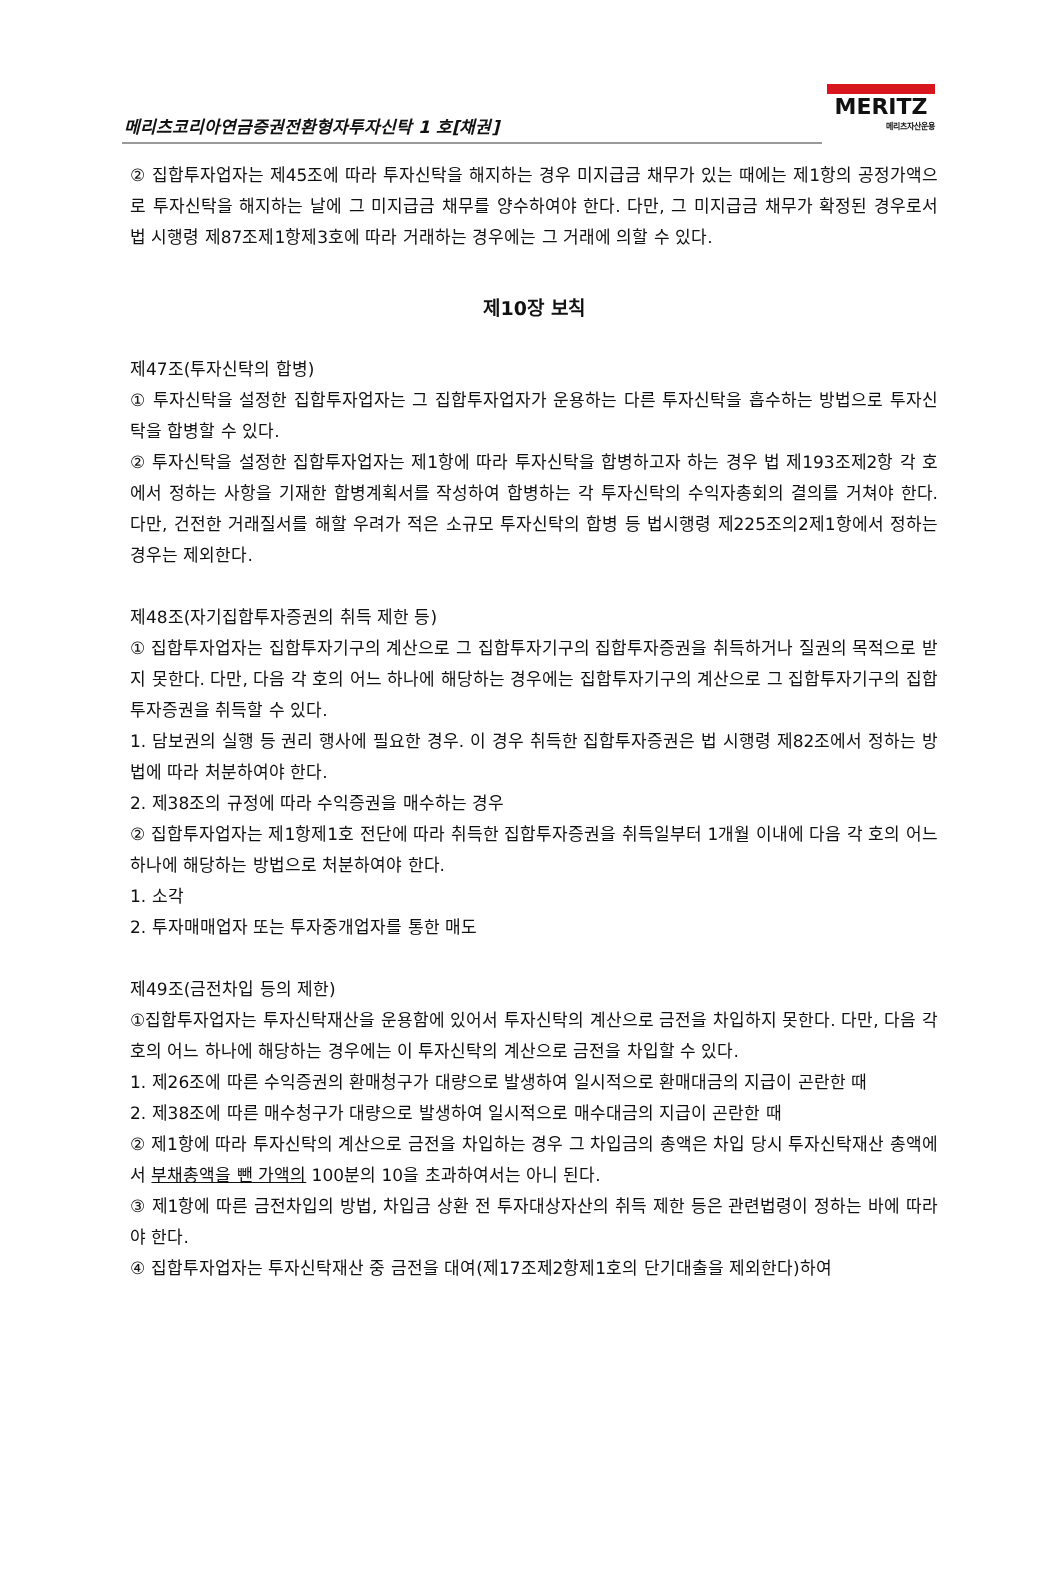메리츠코리아연금증권전환형자투자신탁 1 호[채권]
MERITZ
메리츠자산운용
② 집합투자업자는 제45조에 따라 투자신탁을 해지하는 경우 미지급금 채무가 있는 때에는 제1항의 공정가액으로 투자신탁을 해지하는 날에 그 미지급금 채무를 양수하여야 한다. 다만, 그 미지급금 채무가 확정된 경우로서 법 시행령 제87조제1항제3호에 따라 거래하는 경우에는 그 거래에 의할 수 있다.
제10장 보칙
제47조(투자신탁의 합병)
① 투자신탁을 설정한 집합투자업자는 그 집합투자업자가 운용하는 다른 투자신탁을 흡수하는 방법으로 투자신탁을 합병할 수 있다.
② 투자신탁을 설정한 집합투자업자는 제1항에 따라 투자신탁을 합병하고자 하는 경우 법 제193조제2항 각 호에서 정하는 사항을 기재한 합병계획서를 작성하여 합병하는 각 투자신탁의 수익자총회의 결의를 거쳐야 한다. 다만, 건전한 거래질서를 해할 우려가 적은 소규모 투자신탁의 합병 등 법시행령 제225조의2제1항에서 정하는 경우는 제외한다.
제48조(자기집합투자증권의 취득 제한 등)
① 집합투자업자는 집합투자기구의 계산으로 그 집합투자기구의 집합투자증권을 취득하거나 질권의 목적으로 받지 못한다. 다만, 다음 각 호의 어느 하나에 해당하는 경우에는 집합투자기구의 계산으로 그 집합투자기구의 집합투자증권을 취득할 수 있다.
1. 담보권의 실행 등 권리 행사에 필요한 경우. 이 경우 취득한 집합투자증권은 법 시행령 제82조에서 정하는 방법에 따라 처분하여야 한다.
2. 제38조의 규정에 따라 수익증권을 매수하는 경우
② 집합투자업자는 제1항제1호 전단에 따라 취득한 집합투자증권을 취득일부터 1개월 이내에 다음 각 호의 어느 하나에 해당하는 방법으로 처분하여야 한다.
1. 소각
2. 투자매매업자 또는 투자중개업자를 통한 매도
제49조(금전차입 등의 제한)
①집합투자업자는 투자신탁재산을 운용함에 있어서 투자신탁의 계산으로 금전을 차입하지 못한다. 다만, 다음 각 호의 어느 하나에 해당하는 경우에는 이 투자신탁의 계산으로 금전을 차입할 수 있다.
1. 제26조에 따른 수익증권의 환매청구가 대량으로 발생하여 일시적으로 환매대금의 지급이 곤란한 때
2. 제38조에 따른 매수청구가 대량으로 발생하여 일시적으로 매수대금의 지급이 곤란한 때
② 제1항에 따라 투자신탁의 계산으로 금전을 차입하는 경우 그 차입금의 총액은 차입 당시 투자신탁재산 총액에서 부채총액을 뺀 가액의 100분의 10을 초과하여서는 아니 된다.
③ 제1항에 따른 금전차입의 방법, 차입금 상환 전 투자대상자산의 취득 제한 등은 관련법령이 정하는 바에 따라야 한다.
④ 집합투자업자는 투자신탁재산 중 금전을 대여(제17조제2항제1호의 단기대출을 제외한다)하여